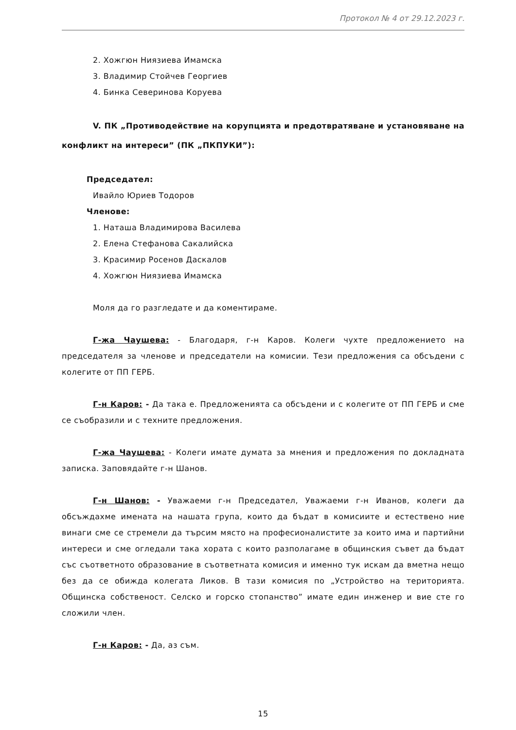Протокол № 4 от 29.12.2023 г.
2. Хожгюн Ниязиева Имамска
3. Владимир Стойчев Георгиев
4. Бинка Северинова Коруева
V. ПК „Противодействие на корупцията и предотвратяване и установяване на конфликт на интереси” (ПК „ПКПУКИ”):
Председател:
Ивайло Юриев Тодоров
Членове:
1. Наташа Владимирова Василева
2. Елена Стефанова Сакалийска
3. Красимир Росенов Даскалов
4. Хожгюн Ниязиева Имамска
Моля да го разгледате и да коментираме.
Г-жа Чаушева: - Благодаря, г-н Каров. Колеги чухте предложението на председателя за членове и председатели на комисии. Тези предложения са обсъдени с колегите от ПП ГЕРБ.
Г-н Каров: - Да така е. Предложенията са обсъдени и с колегите от ПП ГЕРБ и сме се съобразили и с техните предложения.
Г-жа Чаушева: - Колеги имате думата за мнения и предложения по докладната записка. Заповядайте г-н Шанов.
Г-н Шанов: - Уважаеми г-н Председател, Уважаеми г-н Иванов, колеги да обсъждахме имената на нашата група, които да бъдат в комисиите и естествено ние винаги сме се стремели да търсим място на професионалистите за които има и партийни интереси и сме огледали така хората с които разполагаме в общинския съвет да бъдат със съответното образование в съответната комисия и именно тук искам да вметна нещо без да се обижда колегата Ликов. В тази комисия по „Устройство на територията. Общинска собственост. Селско и горско стопанство” имате един инженер и вие сте го сложили член.
Г-н Каров: - Да, аз съм.
15